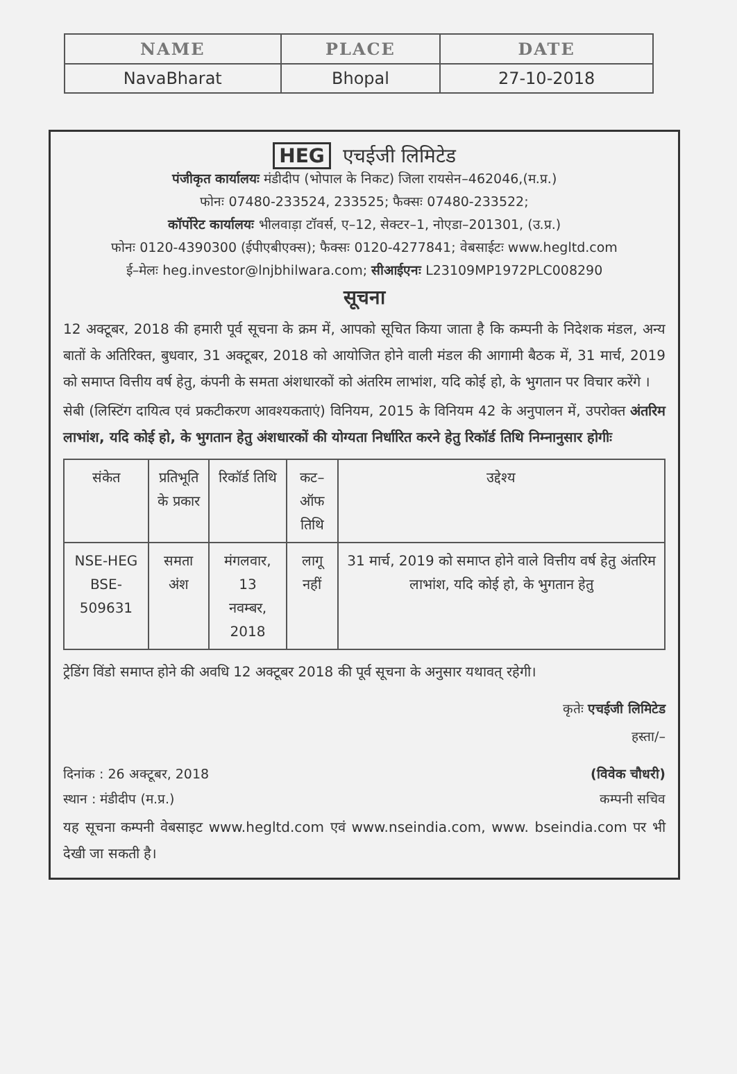| NAME | PLACE | DATE |
| --- | --- | --- |
| NavaBharat | Bhopal | 27-10-2018 |
HEG एचईजी लिमिटेड
पंजीकृत कार्यालयः मंडीदीप (भोपाल के निकट) जिला रायसेन–462046,(म.प्र.)
फोनः 07480-233524, 233525; फैक्सः 07480-233522;
कॉर्पोरेट कार्यालयः भीलवाड़ा टॉवर्स, ए–12, सेक्टर–1, नोएडा–201301, (उ.प्र.)
फोनः 0120-4390300 (ईपीएबीएक्स); फैक्सः 0120-4277841; वेबसाईटः www.hegltd.com
ई–मेलः heg.investor@lnjbhilwara.com; सीआईएनः L23109MP1972PLC008290
सूचना
12 अक्टूबर, 2018 की हमारी पूर्व सूचना के क्रम में, आपको सूचित किया जाता है कि कम्पनी के निदेशक मंडल, अन्य बातों के अतिरिक्त, बुधवार, 31 अक्टूबर, 2018 को आयोजित होने वाली मंडल की आगामी बैठक में, 31 मार्च, 2019 को समाप्त वित्तीय वर्ष हेतु, कंपनी के समता अंशधारकों को अंतरिम लाभांश, यदि कोई हो, के भुगतान पर विचार करेंगे ।
सेबी (लिस्टिंग दायित्व एवं प्रकटीकरण आवश्यकताएं) विनियम, 2015 के विनियम 42 के अनुपालन में, उपरोक्त अंतरिम लाभांश, यदि कोई हो, के भुगतान हेतु अंशधारकों की योग्यता निर्धारित करने हेतु रिकॉर्ड तिथि निम्नानुसार होगीः
| संकेत | प्रतिभूति के प्रकार | रिकॉर्ड तिथि | कट–ऑफ तिथि | उद्देश्य |
| --- | --- | --- | --- | --- |
| NSE-HEG BSE-509631 | समता अंश | मंगलवार, 13 नवम्बर, 2018 | लागू नहीं | 31 मार्च, 2019 को समाप्त होने वाले वित्तीय वर्ष हेतु अंतरिम लाभांश, यदि कोई हो, के भुगतान हेतु |
ट्रेडिंग विंडो समाप्त होने की अवधि 12 अक्टूबर 2018 की पूर्व सूचना के अनुसार यथावत् रहेगी।
कृतेः एचईजी लिमिटेड
हस्ता/–
दिनांक : 26 अक्टूबर, 2018
स्थान : मंडीदीप (म.प्र.)
(विवेक चौधरी)
कम्पनी सचिव
यह सूचना कम्पनी वेबसाइट www.hegltd.com एवं www.nseindia.com, www. bseindia.com पर भी देखी जा सकती है।